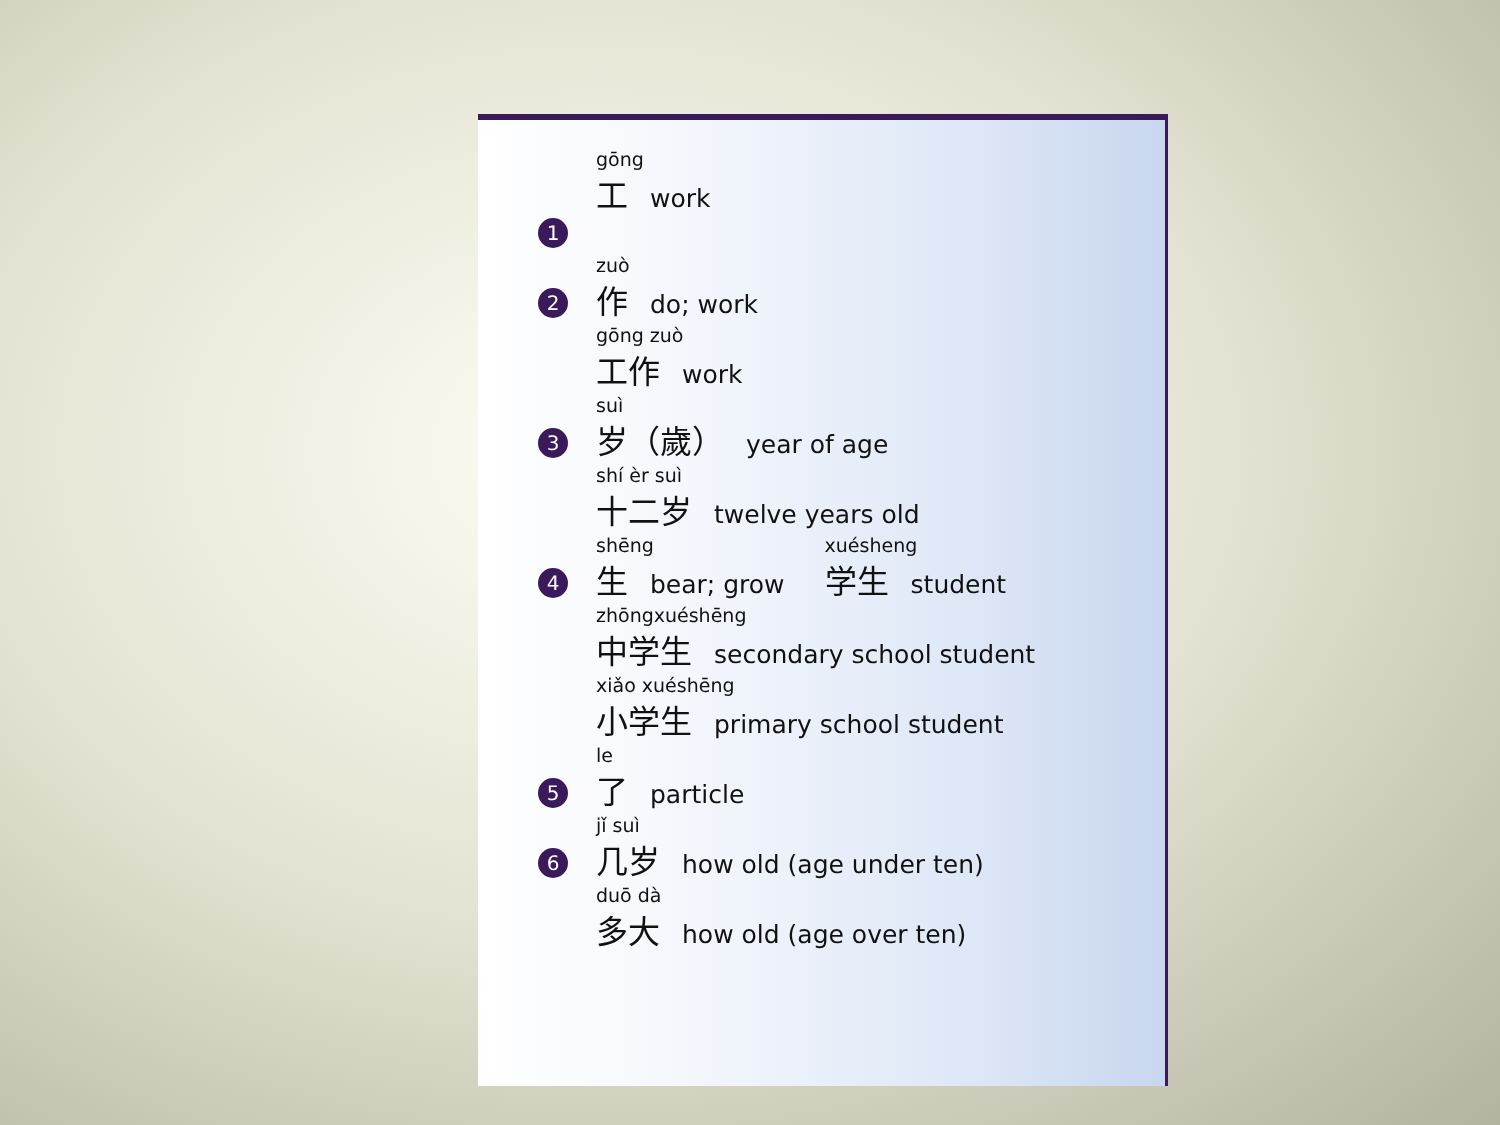gōng
工work
1
2
zuò
作do; work
gōng zuò
工作 work
3
suì
岁（歲） year of age
shí èr suì
十二岁 twelve years old
4
shēng
生bear; grow
xuésheng
学生 student
zhōngxuéshēng
中学生 secondary school student
xiǎo xuéshēng
小学生 primary school student
5
le
了particle
6
jǐ suì
几岁 how old (age under ten)
duō dà
多大 how old (age over ten)